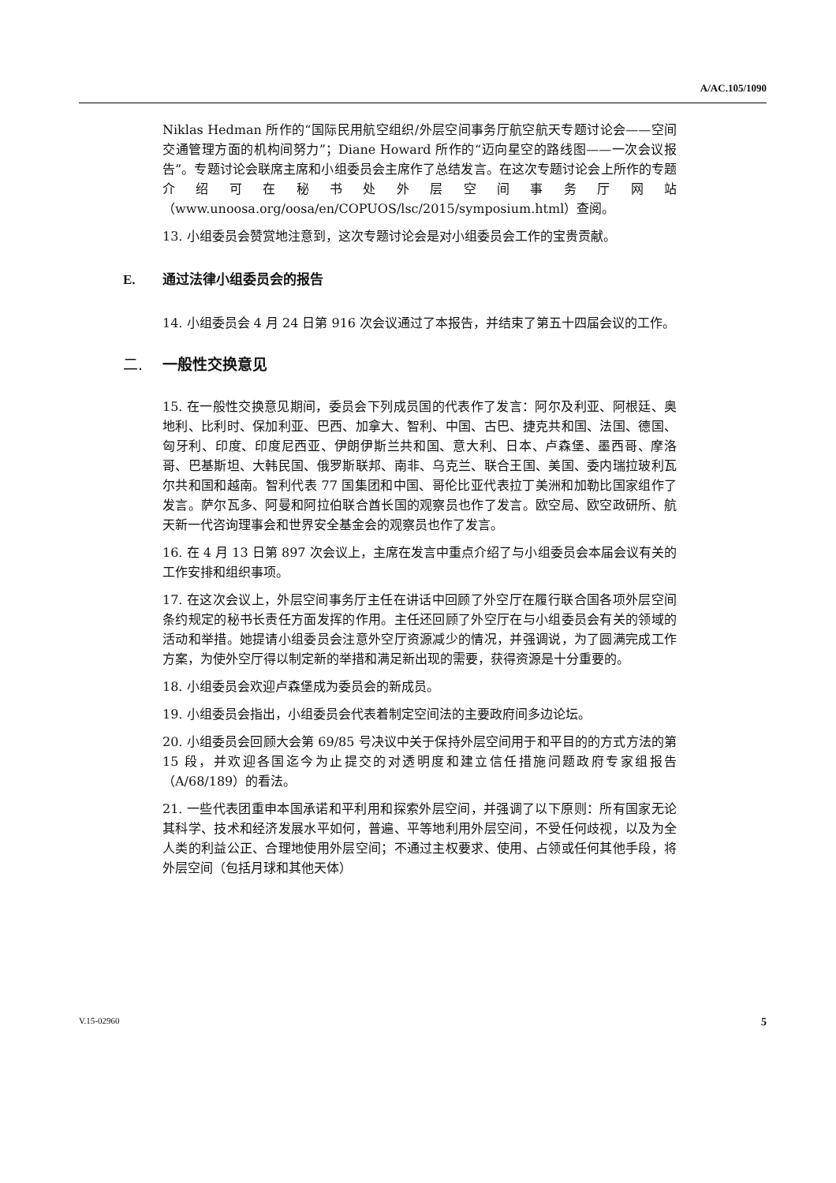A/AC.105/1090
Niklas Hedman 所作的“国际民用航空组织/外层空间事务厅航空航天专题讨论会——空间交通管理方面的机构间努力”；Diane Howard 所作的“迈向星空的路线图——一次会议报告”。专题讨论会联席主席和小组委员会主席作了总结发言。在这次专题讨论会上所作的专题介绍可在秘书处外层空间事务厅网站（www.unoosa.org/oosa/en/COPUOS/lsc/2015/symposium.html）查阅。
13. 小组委员会赞赏地注意到，这次专题讨论会是对小组委员会工作的宝贵贡献。
E. 通过法律小组委员会的报告
14. 小组委员会 4 月 24 日第 916 次会议通过了本报告，并结束了第五十四届会议的工作。
二. 一般性交换意见
15. 在一般性交换意见期间，委员会下列成员国的代表作了发言：阿尔及利亚、阿根廷、奥地利、比利时、保加利亚、巴西、加拿大、智利、中国、古巴、捷克共和国、法国、德国、匈牙利、印度、印度尼西亚、伊朗伊斯兰共和国、意大利、日本、卢森堡、墨西哥、摩洛哥、巴基斯坦、大韩民国、俄罗斯联邦、南非、乌克兰、联合王国、美国、委内瑞拉玻利瓦尔共和国和越南。智利代表 77 国集团和中国、哥伦比亚代表拉丁美洲和加勒比国家组作了发言。萨尔瓦多、阿曼和阿拉伯联合酋长国的观察员也作了发言。欧空局、欧空政研所、航天新一代咨询理事会和世界安全基金会的观察员也作了发言。
16. 在 4 月 13 日第 897 次会议上，主席在发言中重点介绍了与小组委员会本届会议有关的工作安排和组织事项。
17. 在这次会议上，外层空间事务厅主任在讲话中回顾了外空厅在履行联合国各项外层空间条约规定的秘书长责任方面发挥的作用。主任还回顾了外空厅在与小组委员会有关的领域的活动和举措。她提请小组委员会注意外空厅资源减少的情况，并强调说，为了圆满完成工作方案，为使外空厅得以制定新的举措和满足新出现的需要，获得资源是十分重要的。
18. 小组委员会欢迎卢森堡成为委员会的新成员。
19. 小组委员会指出，小组委员会代表着制定空间法的主要政府间多边论坛。
20. 小组委员会回顾大会第 69/85 号决议中关于保持外层空间用于和平目的的方式方法的第 15 段，并欢迎各国迄今为止提交的对透明度和建立信任措施问题政府专家组报告（A/68/189）的看法。
21. 一些代表团重申本国承诺和平利用和探索外层空间，并强调了以下原则：所有国家无论其科学、技术和经济发展水平如何，普遍、平等地利用外层空间，不受任何歧视，以及为全人类的利益公正、合理地使用外层空间；不通过主权要求、使用、占领或任何其他手段，将外层空间（包括月球和其他天体）
V.15-02960 5